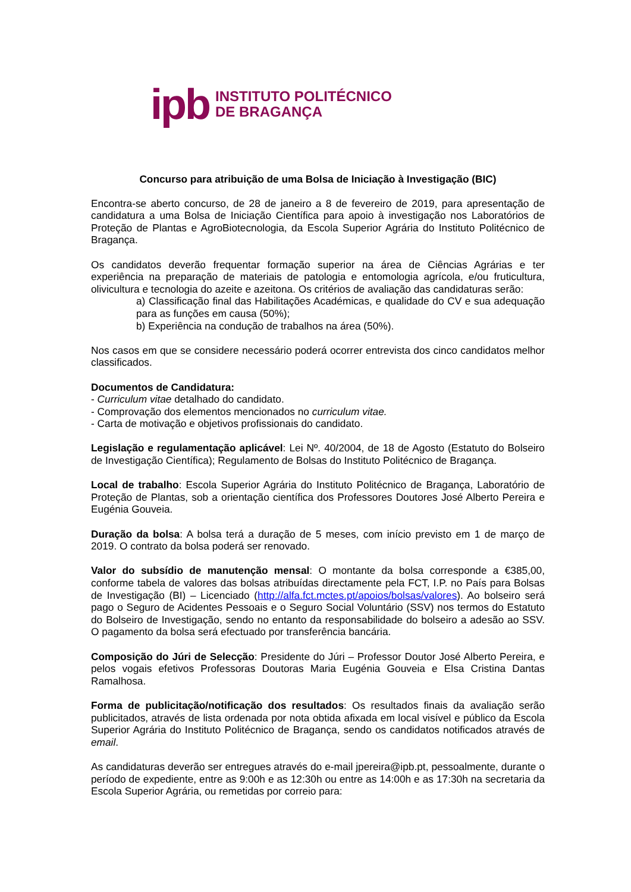ipb INSTITUTO POLITÉCNICO
DE BRAGANÇA
Concurso para atribuição de uma Bolsa de Iniciação à Investigação (BIC)
Encontra-se aberto concurso, de 28 de janeiro a 8 de fevereiro de 2019, para apresentação de candidatura a uma Bolsa de Iniciação Científica para apoio à investigação nos Laboratórios de Proteção de Plantas e AgroBiotecnologia, da Escola Superior Agrária do Instituto Politécnico de Bragança.
Os candidatos deverão frequentar formação superior na área de Ciências Agrárias e ter experiência na preparação de materiais de patologia e entomologia agrícola, e/ou fruticultura, olivicultura e tecnologia do azeite e azeitona. Os critérios de avaliação das candidaturas serão:
a) Classificação final das Habilitações Académicas, e qualidade do CV e sua adequação para as funções em causa (50%);
b) Experiência na condução de trabalhos na área (50%).
Nos casos em que se considere necessário poderá ocorrer entrevista dos cinco candidatos melhor classificados.
Documentos de Candidatura:
- Curriculum vitae detalhado do candidato.
- Comprovação dos elementos mencionados no curriculum vitae.
- Carta de motivação e objetivos profissionais do candidato.
Legislação e regulamentação aplicável: Lei Nº. 40/2004, de 18 de Agosto (Estatuto do Bolseiro de Investigação Científica); Regulamento de Bolsas do Instituto Politécnico de Bragança.
Local de trabalho: Escola Superior Agrária do Instituto Politécnico de Bragança, Laboratório de Proteção de Plantas, sob a orientação científica dos Professores Doutores José Alberto Pereira e Eugénia Gouveia.
Duração da bolsa: A bolsa terá a duração de 5 meses, com início previsto em 1 de março de 2019. O contrato da bolsa poderá ser renovado.
Valor do subsídio de manutenção mensal: O montante da bolsa corresponde a €385,00, conforme tabela de valores das bolsas atribuídas directamente pela FCT, I.P. no País para Bolsas de Investigação (BI) – Licenciado (http://alfa.fct.mctes.pt/apoios/bolsas/valores). Ao bolseiro será pago o Seguro de Acidentes Pessoais e o Seguro Social Voluntário (SSV) nos termos do Estatuto do Bolseiro de Investigação, sendo no entanto da responsabilidade do bolseiro a adesão ao SSV. O pagamento da bolsa será efectuado por transferência bancária.
Composição do Júri de Selecção: Presidente do Júri – Professor Doutor José Alberto Pereira, e pelos vogais efetivos Professoras Doutoras Maria Eugénia Gouveia e Elsa Cristina Dantas Ramalhosa.
Forma de publicitação/notificação dos resultados: Os resultados finais da avaliação serão publicitados, através de lista ordenada por nota obtida afixada em local visível e público da Escola Superior Agrária do Instituto Politécnico de Bragança, sendo os candidatos notificados através de email.
As candidaturas deverão ser entregues através do e-mail jpereira@ipb.pt, pessoalmente, durante o período de expediente, entre as 9:00h e as 12:30h ou entre as 14:00h e as 17:30h na secretaria da Escola Superior Agrária, ou remetidas por correio para: